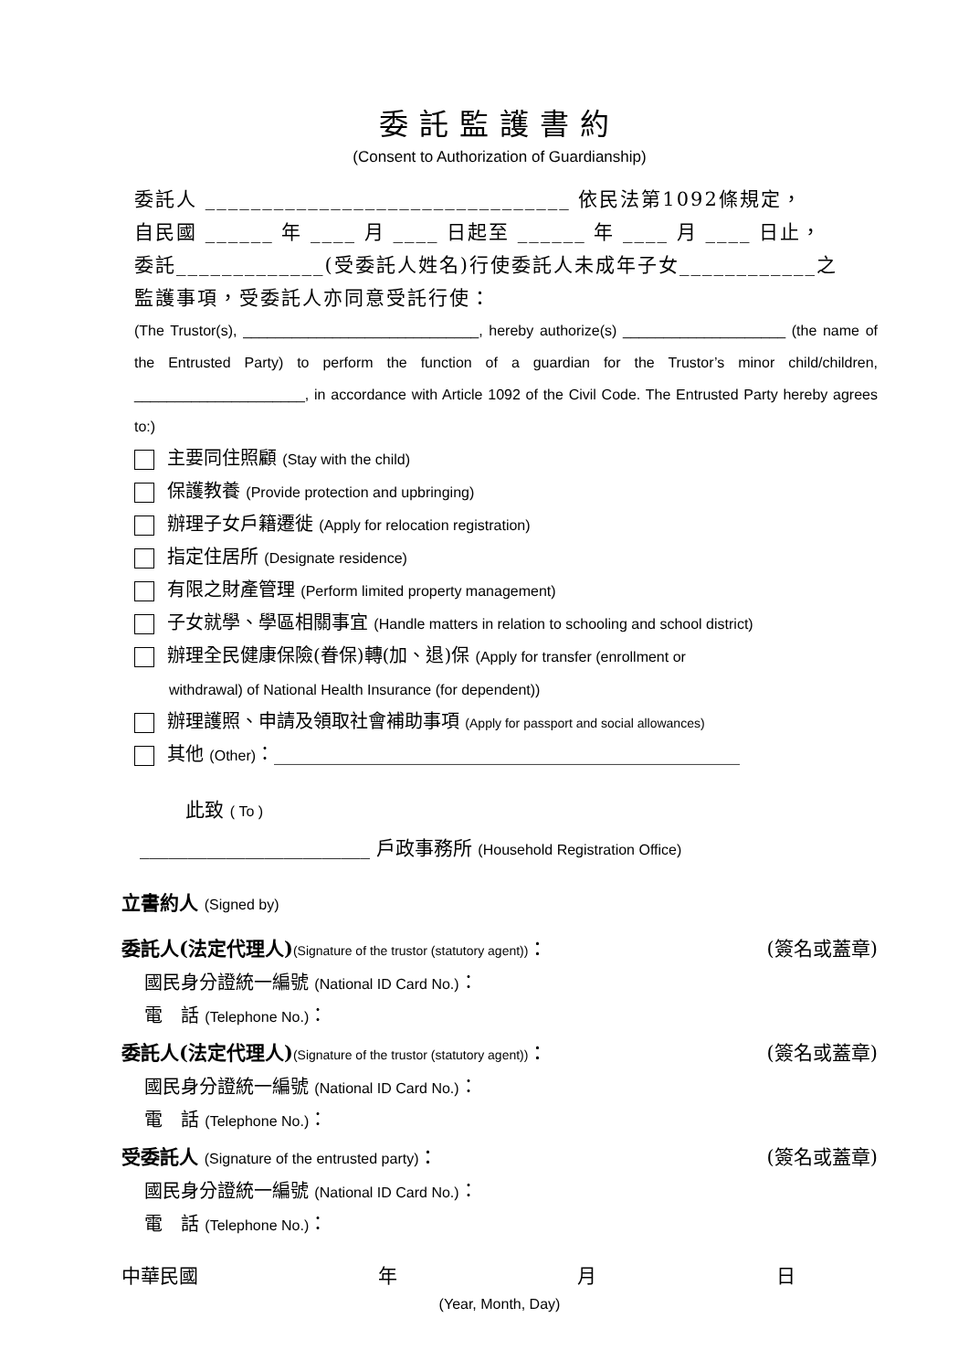委託監護書約
(Consent to Authorization of Guardianship)
委託人 ________________________________ 依民法第1092條規定，
自民國 ______ 年 ____ 月 ____ 日起至 ______ 年 ____ 月 ____ 日止，
委託_____________(受委託人姓名)行使委託人未成年子女____________之
監護事項，受委託人亦同意受託行使：
(The Trustor(s), _____________________________, hereby authorize(s) ____________________ (the name of the Entrusted Party) to perform the function of a guardian for the Trustor’s minor child/children, _____________________, in accordance with Article 1092 of the Civil Code. The Entrusted Party hereby agrees to:)
主要同住照顧 (Stay with the child)
保護教養 (Provide protection and upbringing)
辦理子女戶籍遷徙 (Apply for relocation registration)
指定住居所 (Designate residence)
有限之財產管理 (Perform limited property management)
子女就學、學區相關事宜 (Handle matters in relation to schooling and school district)
辦理全民健康保險(眷保)轉(加、退)保 (Apply for transfer (enrollment or
withdrawal) of National Health Insurance (for dependent))
辦理護照、申請及領取社會補助事項 (Apply for passport and social allowances)
其他 (Other)：___________________________________________________
此致 ( To )
________________________ 戶政事務所 (Household Registration Office)
立書約人 (Signed by)
委託人(法定代理人)(Signature of the trustor (statutory agent))： (簽名或蓋章)
國民身分證統一編號 (National ID Card No.)：
電　話 (Telephone No.)：
委託人(法定代理人)(Signature of the trustor (statutory agent))： (簽名或蓋章)
國民身分證統一編號 (National ID Card No.)：
電　話 (Telephone No.)：
受委託人 (Signature of the entrusted party)： (簽名或蓋章)
國民身分證統一編號 (National ID Card No.)：
電　話 (Telephone No.)：
中華民國 年 月 日
(Year, Month, Day)